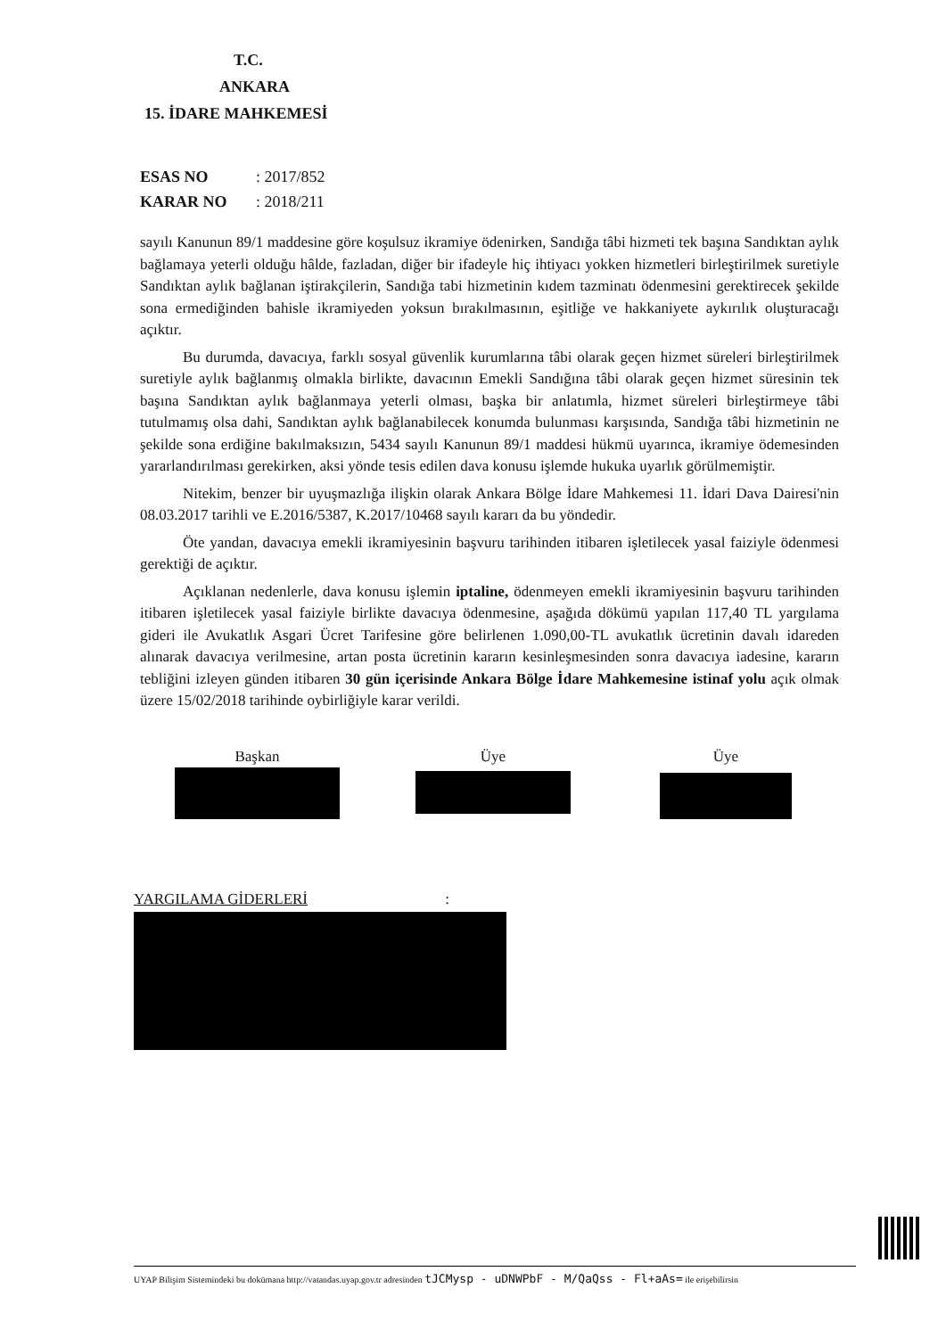T.C.
ANKARA
15. İDARE MAHKEMESİ
ESAS NO: 2017/852
KARAR NO: 2018/211
sayılı Kanunun 89/1 maddesine göre koşulsuz ikramiye ödenirken, Sandığa tâbi hizmeti tek başına Sandıktan aylık bağlamaya yeterli olduğu hâlde, fazladan, diğer bir ifadeyle hiç ihtiyacı yokken hizmetleri birleştirilmek suretiyle Sandıktan aylık bağlanan iştirakçilerin, Sandığa tabi hizmetinin kıdem tazminatı ödenmesini gerektirecek şekilde sona ermediğinden bahisle ikramiyeden yoksun bırakılmasının, eşitliğe ve hakkaniyete aykırılık oluşturacağı açıktır.
Bu durumda, davacıya, farklı sosyal güvenlik kurumlarına tâbi olarak geçen hizmet süreleri birleştirilmek suretiyle aylık bağlanmış olmakla birlikte, davacının Emekli Sandığına tâbi olarak geçen hizmet süresinin tek başına Sandıktan aylık bağlanmaya yeterli olması, başka bir anlatımla, hizmet süreleri birleştirmeye tâbi tutulmamış olsa dahi, Sandıktan aylık bağlanabilecek konumda bulunması karşısında, Sandığa tâbi hizmetinin ne şekilde sona erdiğine bakılmaksızın, 5434 sayılı Kanunun 89/1 maddesi hükmü uyarınca, ikramiye ödemesinden yararlandırılması gerekirken, aksi yönde tesis edilen dava konusu işlemde hukuka uyarlık görülmemiştir.
Nitekim, benzer bir uyuşmazlığa ilişkin olarak Ankara Bölge İdare Mahkemesi 11. İdari Dava Dairesi'nin 08.03.2017 tarihli ve E.2016/5387, K.2017/10468 sayılı kararı da bu yöndedir.
Öte yandan, davacıya emekli ikramiyesinin başvuru tarihinden itibaren işletilecek yasal faiziyle ödenmesi gerektiği de açıktır.
Açıklanan nedenlerle, dava konusu işlemin iptaline, ödenmeyen emekli ikramiyesinin başvuru tarihinden itibaren işletilecek yasal faiziyle birlikte davacıya ödenmesine, aşağıda dökümü yapılan 117,40 TL yargılama gideri ile Avukatlık Asgari Ücret Tarifesine göre belirlenen 1.090,00-TL avukatlık ücretinin davalı idareden alınarak davacıya verilmesine, artan posta ücretinin kararın kesinleşmesinden sonra davacıya iadesine, kararın tebliğini izleyen günden itibaren 30 gün içerisinde Ankara Bölge İdare Mahkemesine istinaf yolu açık olmak üzere 15/02/2018 tarihinde oybirliğiyle karar verildi.
Başkan Üye Üye
YARGILAMA GİDERLERİ :
UYAP Bilişim Sistemindeki bu dokümana http://vatandas.uyap.gov.tr adresinden tJCMysp - uDNWPbF - M/QaQss - Fl+aAs= ile erişebilirsin